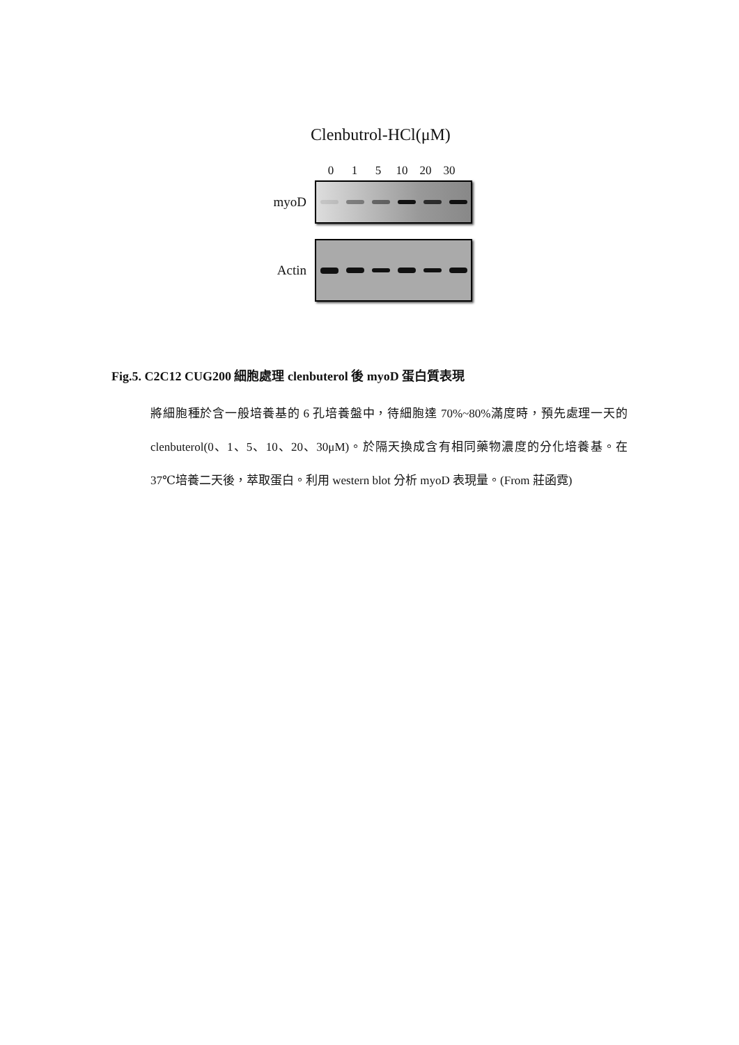Clenbutrol-HCl(μM)
0 1 5 10 20 30
myoD
Actin
Fig.5. C2C12 CUG200 細胞處理 clenbuterol 後 myoD 蛋白質表現
將細胞種於含一般培養基的 6 孔培養盤中，待細胞達 70%~80%滿度時，預先處理一天的 clenbuterol(0、1、5、10、20、30μM)。於隔天換成含有相同藥物濃度的分化培養基。在 37℃培養二天後，萃取蛋白。利用 western blot 分析 myoD 表現量。(From 莊函霓)